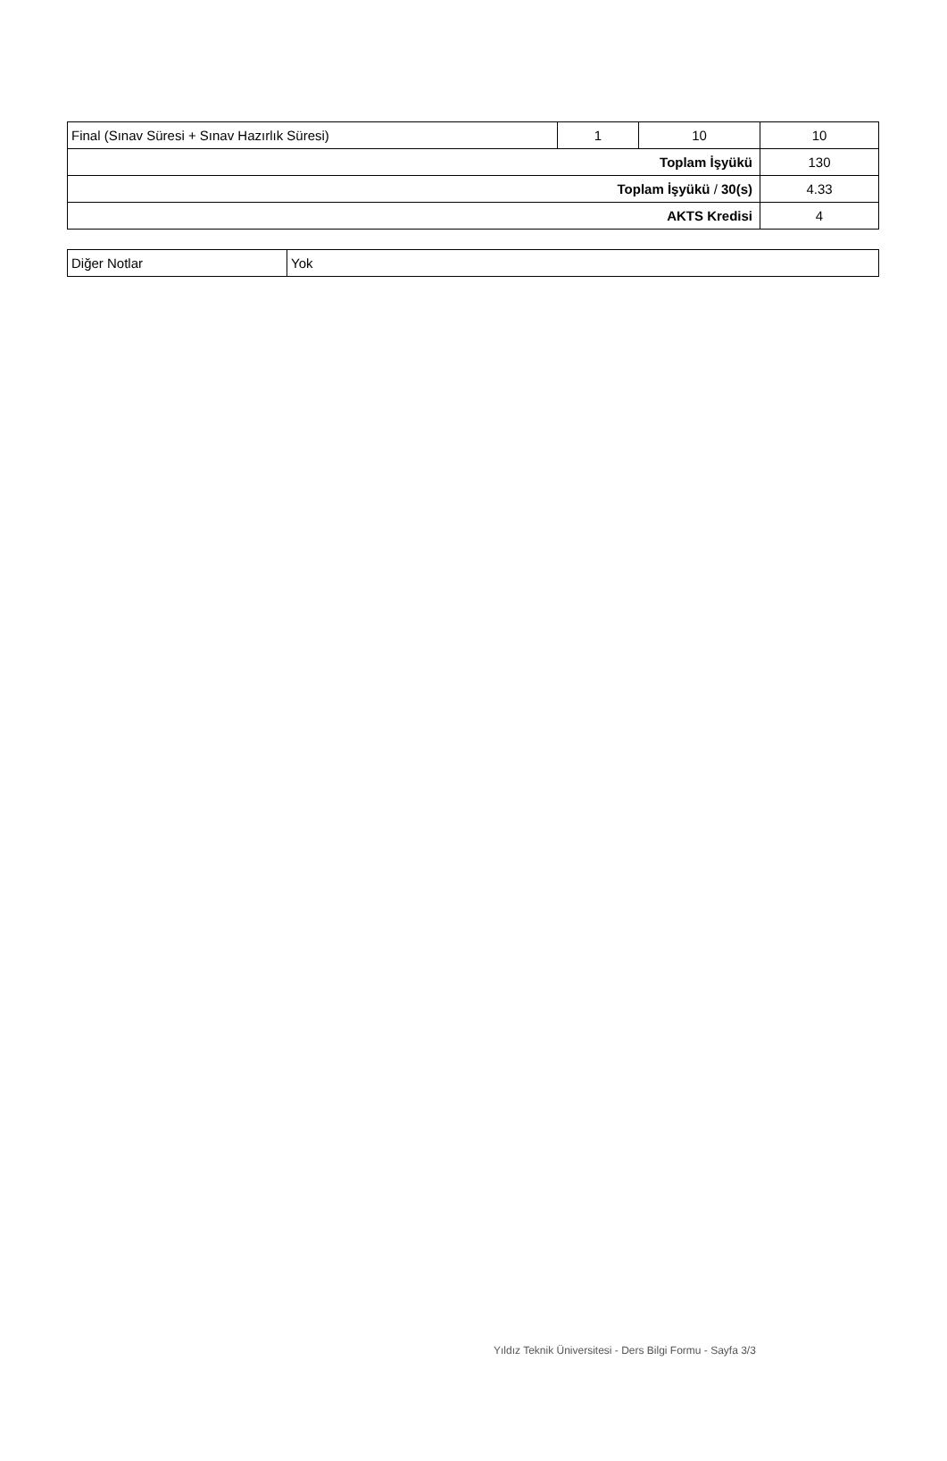| Final (Sınav Süresi + Sınav Hazırlık Süresi) | 1 | 10 | 10 |
| Toplam İşyükü | | | 130 |
| Toplam İşyükü / 30(s) | | | 4.33 |
| AKTS Kredisi | | | 4 |
| Diğer Notlar | Yok |
Yıldız Teknik Üniversitesi - Ders Bilgi Formu - Sayfa 3/3